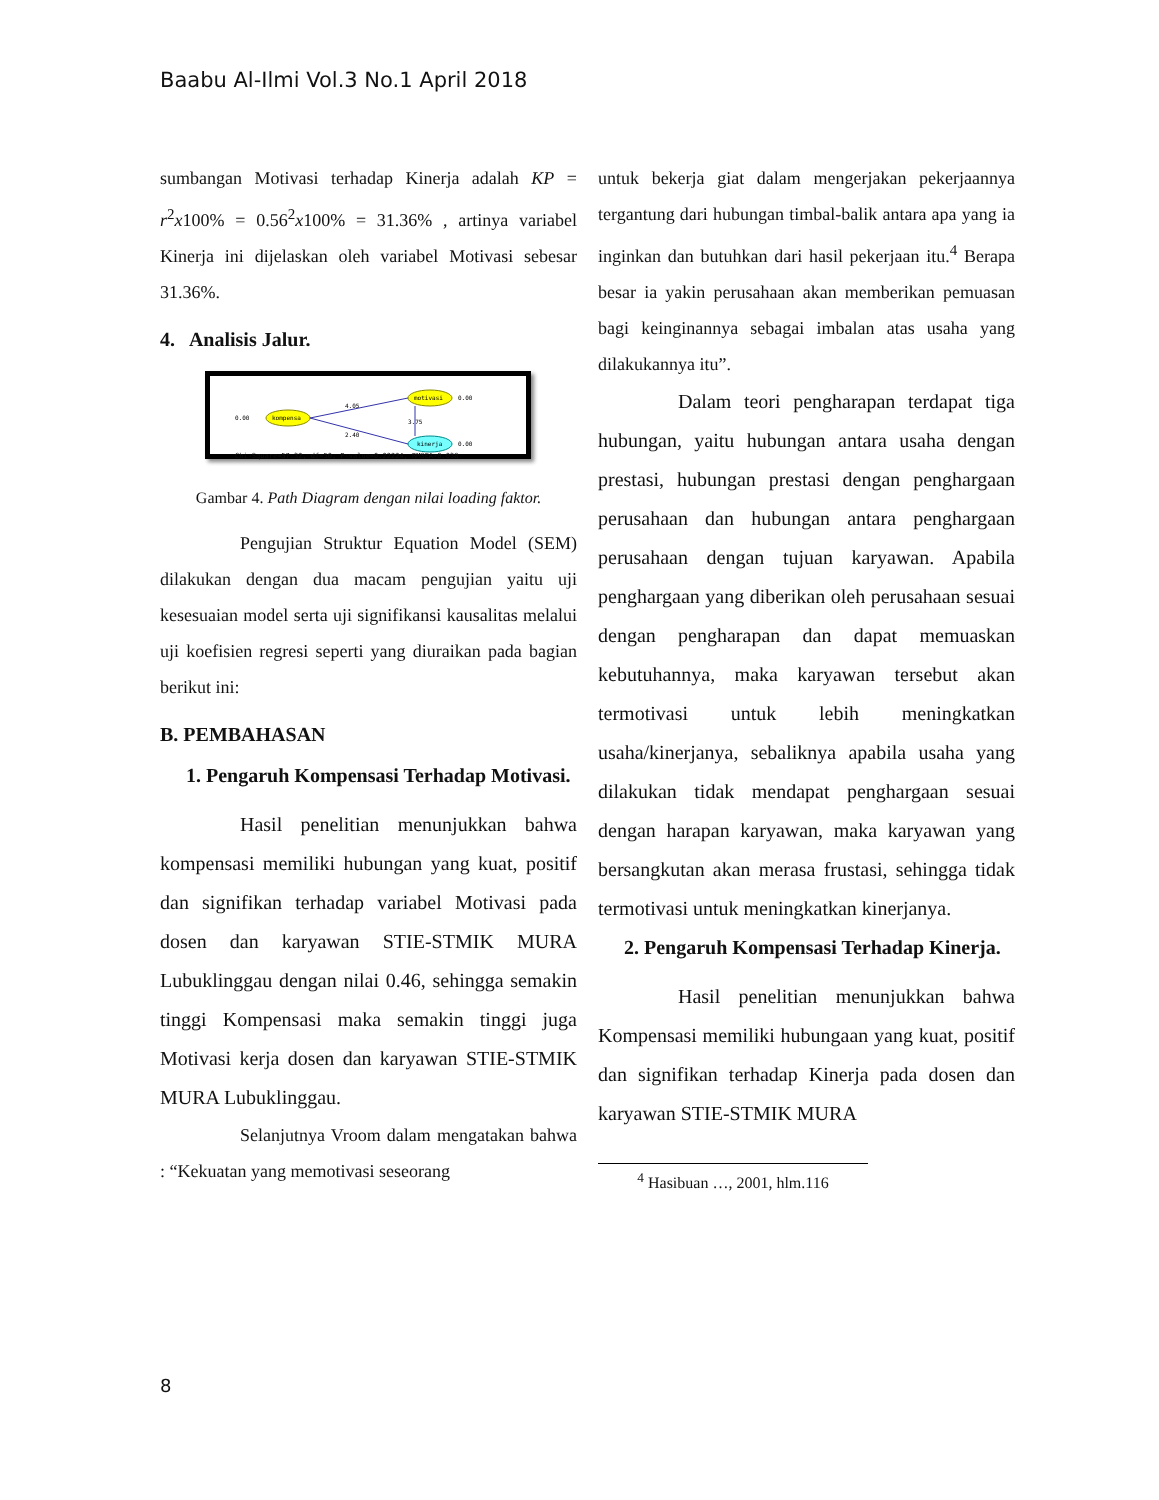Baabu Al-Ilmi Vol.3 No.1 April 2018
sumbangan Motivasi terhadap Kinerja adalah KP = r<sup>2</sup>x100% = 0.56<sup>2</sup>x100% = 31.36% , artinya variabel Kinerja ini dijelaskan oleh variabel Motivasi sebesar 31.36%.
4. Analisis Jalur.
0.00
kompensa
motivasi
kinerja
4.05
2.40
3.75
0.00
0.00
Chi-Square=57.32, df=50, P-value=0.22224, RMSEA=0.038
Gambar 4. Path Diagram dengan nilai loading faktor.
Pengujian Struktur Equation Model (SEM) dilakukan dengan dua macam pengujian yaitu uji kesesuaian model serta uji signifikansi kausalitas melalui uji koefisien regresi seperti yang diuraikan pada bagian berikut ini:
B. PEMBAHASAN
1. Pengaruh Kompensasi Terhadap Motivasi.
Hasil penelitian menunjukkan bahwa kompensasi memiliki hubungan yang kuat, positif dan signifikan terhadap variabel Motivasi pada dosen dan karyawan STIE-STMIK MURA Lubuklinggau dengan nilai 0.46, sehingga semakin tinggi Kompensasi maka semakin tinggi juga Motivasi kerja dosen dan karyawan STIE-STMIK MURA Lubuklinggau.
Selanjutnya Vroom dalam mengatakan bahwa : “Kekuatan yang memotivasi seseorang
untuk bekerja giat dalam mengerjakan pekerjaannya tergantung dari hubungan timbal-balik antara apa yang ia inginkan dan butuhkan dari hasil pekerjaan itu.<sup>4</sup> Berapa besar ia yakin perusahaan akan memberikan pemuasan bagi keinginannya sebagai imbalan atas usaha yang dilakukannya itu”.
Dalam teori pengharapan terdapat tiga hubungan, yaitu hubungan antara usaha dengan prestasi, hubungan prestasi dengan penghargaan perusahaan dan hubungan antara penghargaan perusahaan dengan tujuan karyawan. Apabila penghargaan yang diberikan oleh perusahaan sesuai dengan pengharapan dan dapat memuaskan kebutuhannya, maka karyawan tersebut akan termotivasi untuk lebih meningkatkan usaha/kinerjanya, sebaliknya apabila usaha yang dilakukan tidak mendapat penghargaan sesuai dengan harapan karyawan, maka karyawan yang bersangkutan akan merasa frustasi, sehingga tidak termotivasi untuk meningkatkan kinerjanya.
2. Pengaruh Kompensasi Terhadap Kinerja.
Hasil penelitian menunjukkan bahwa Kompensasi memiliki hubungaan yang kuat, positif dan signifikan terhadap Kinerja pada dosen dan karyawan STIE-STMIK MURA
<sup>4</sup> Hasibuan …, 2001, hlm.116
8